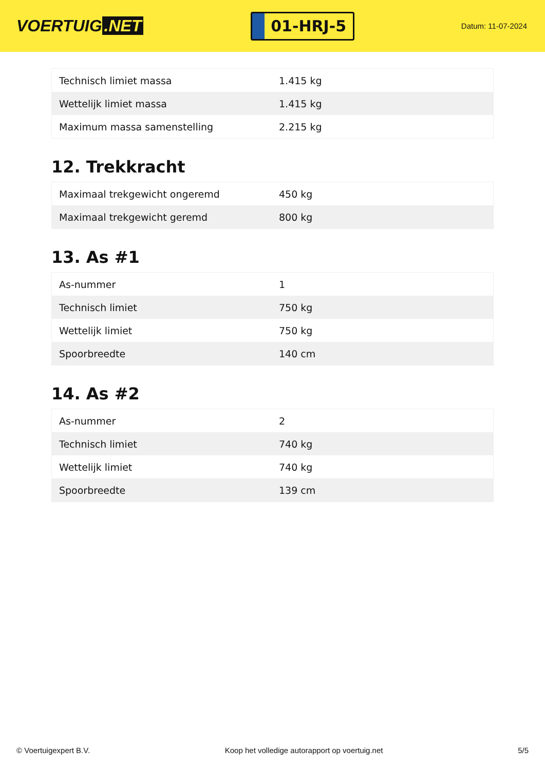VOERTUIG.NET
01-HRJ-5
Datum: 11-07-2024
| Technisch limiet massa | 1.415 kg |
| Wettelijk limiet massa | 1.415 kg |
| Maximum massa samenstelling | 2.215 kg |
12. Trekkracht
| Maximaal trekgewicht ongeremd | 450 kg |
| Maximaal trekgewicht geremd | 800 kg |
13. As #1
| As-nummer | 1 |
| Technisch limiet | 750 kg |
| Wettelijk limiet | 750 kg |
| Spoorbreedte | 140 cm |
14. As #2
| As-nummer | 2 |
| Technisch limiet | 740 kg |
| Wettelijk limiet | 740 kg |
| Spoorbreedte | 139 cm |
© Voertuigexpert B.V. Koop het volledige autorapport op voertuig.net 5/5